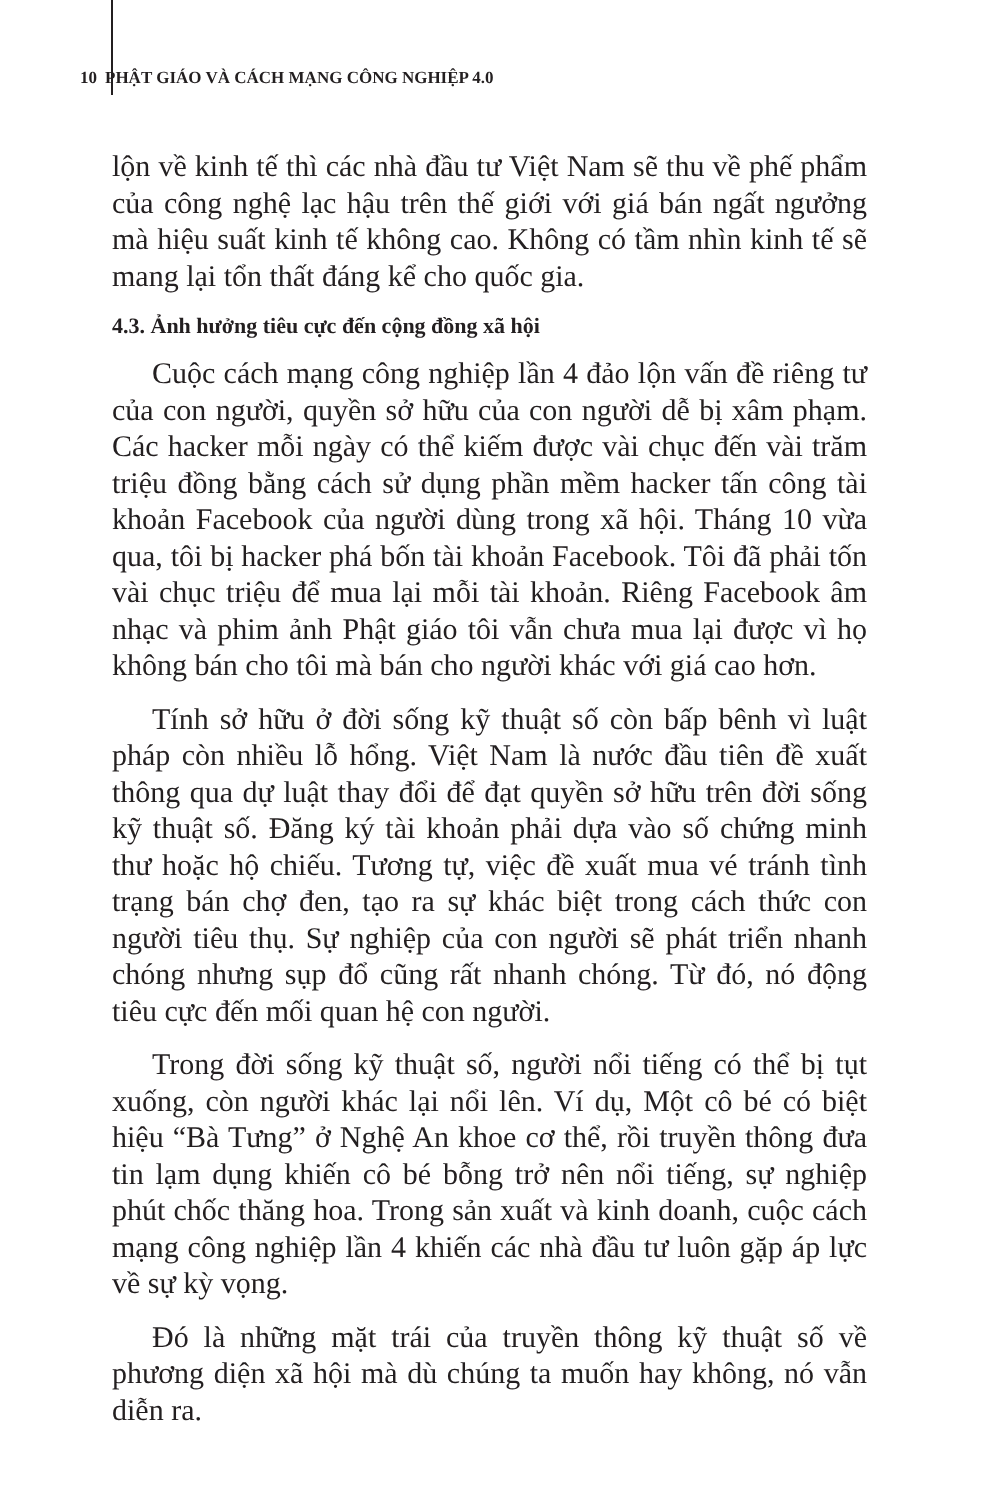10 PHẬT GIÁO VÀ CÁCH MẠNG CÔNG NGHIỆP 4.0
lộn về kinh tế thì các nhà đầu tư Việt Nam sẽ thu về phế phẩm của công nghệ lạc hậu trên thế giới với giá bán ngất ngưởng mà hiệu suất kinh tế không cao. Không có tầm nhìn kinh tế sẽ mang lại tổn thất đáng kể cho quốc gia.
4.3. Ảnh hưởng tiêu cực đến cộng đồng xã hội
Cuộc cách mạng công nghiệp lần 4 đảo lộn vấn đề riêng tư của con người, quyền sở hữu của con người dễ bị xâm phạm. Các hacker mỗi ngày có thể kiếm được vài chục đến vài trăm triệu đồng bằng cách sử dụng phần mềm hacker tấn công tài khoản Facebook của người dùng trong xã hội. Tháng 10 vừa qua, tôi bị hacker phá bốn tài khoản Facebook. Tôi đã phải tốn vài chục triệu để mua lại mỗi tài khoản. Riêng Facebook âm nhạc và phim ảnh Phật giáo tôi vẫn chưa mua lại được vì họ không bán cho tôi mà bán cho người khác với giá cao hơn.
Tính sở hữu ở đời sống kỹ thuật số còn bấp bênh vì luật pháp còn nhiều lỗ hổng. Việt Nam là nước đầu tiên đề xuất thông qua dự luật thay đổi để đạt quyền sở hữu trên đời sống kỹ thuật số. Đăng ký tài khoản phải dựa vào số chứng minh thư hoặc hộ chiếu. Tương tự, việc đề xuất mua vé tránh tình trạng bán chợ đen, tạo ra sự khác biệt trong cách thức con người tiêu thụ. Sự nghiệp của con người sẽ phát triển nhanh chóng nhưng sụp đổ cũng rất nhanh chóng. Từ đó, nó động tiêu cực đến mối quan hệ con người.
Trong đời sống kỹ thuật số, người nổi tiếng có thể bị tụt xuống, còn người khác lại nổi lên. Ví dụ, Một cô bé có biệt hiệu “Bà Tưng” ở Nghệ An khoe cơ thể, rồi truyền thông đưa tin lạm dụng khiến cô bé bỗng trở nên nổi tiếng, sự nghiệp phút chốc thăng hoa. Trong sản xuất và kinh doanh, cuộc cách mạng công nghiệp lần 4 khiến các nhà đầu tư luôn gặp áp lực về sự kỳ vọng.
Đó là những mặt trái của truyền thông kỹ thuật số về phương diện xã hội mà dù chúng ta muốn hay không, nó vẫn diễn ra.